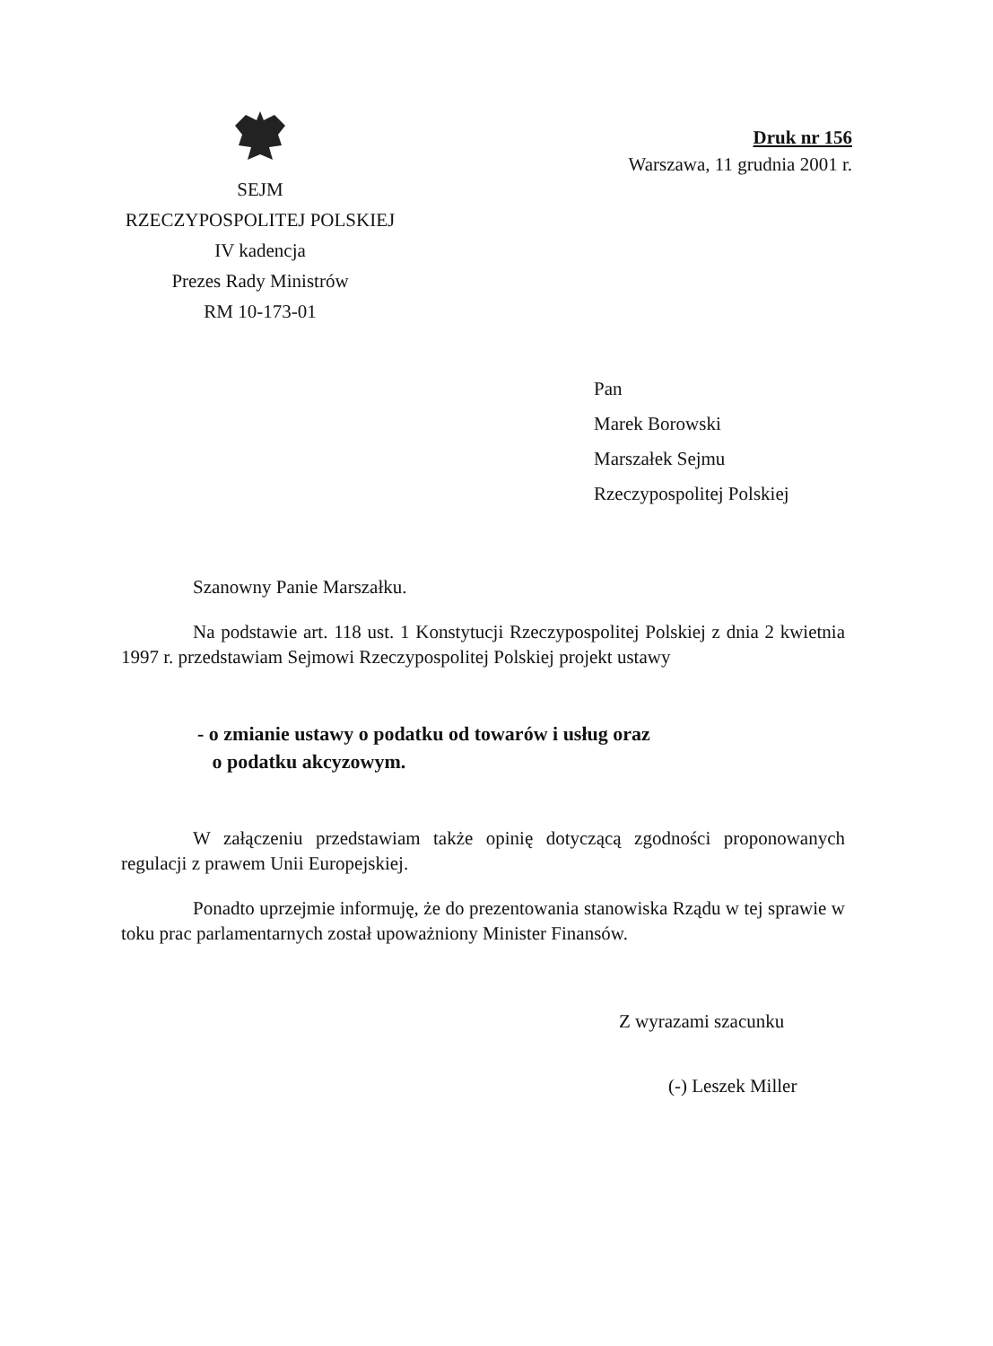SEJM
RZECZYPOSPOLITEJ POLSKIEJ
IV kadencja
Prezes Rady Ministrów
RM 10-173-01
Druk nr 156
Warszawa, 11 grudnia 2001 r.
Pan
Marek Borowski
Marszałek Sejmu
Rzeczypospolitej Polskiej
Szanowny Panie Marszałku.
Na podstawie art. 118 ust. 1 Konstytucji Rzeczypospolitej Polskiej z dnia 2 kwietnia 1997 r. przedstawiam Sejmowi Rzeczypospolitej Polskiej projekt ustawy
- o zmianie ustawy o podatku od towarów i usług oraz
o podatku akcyzowym.
W załączeniu przedstawiam także opinię dotyczącą zgodności proponowanych regulacji z prawem Unii Europejskiej.
Ponadto uprzejmie informuję, że do prezentowania stanowiska Rządu w tej sprawie w toku prac parlamentarnych został upoważniony Minister Finansów.
Z wyrazami szacunku
(-) Leszek Miller